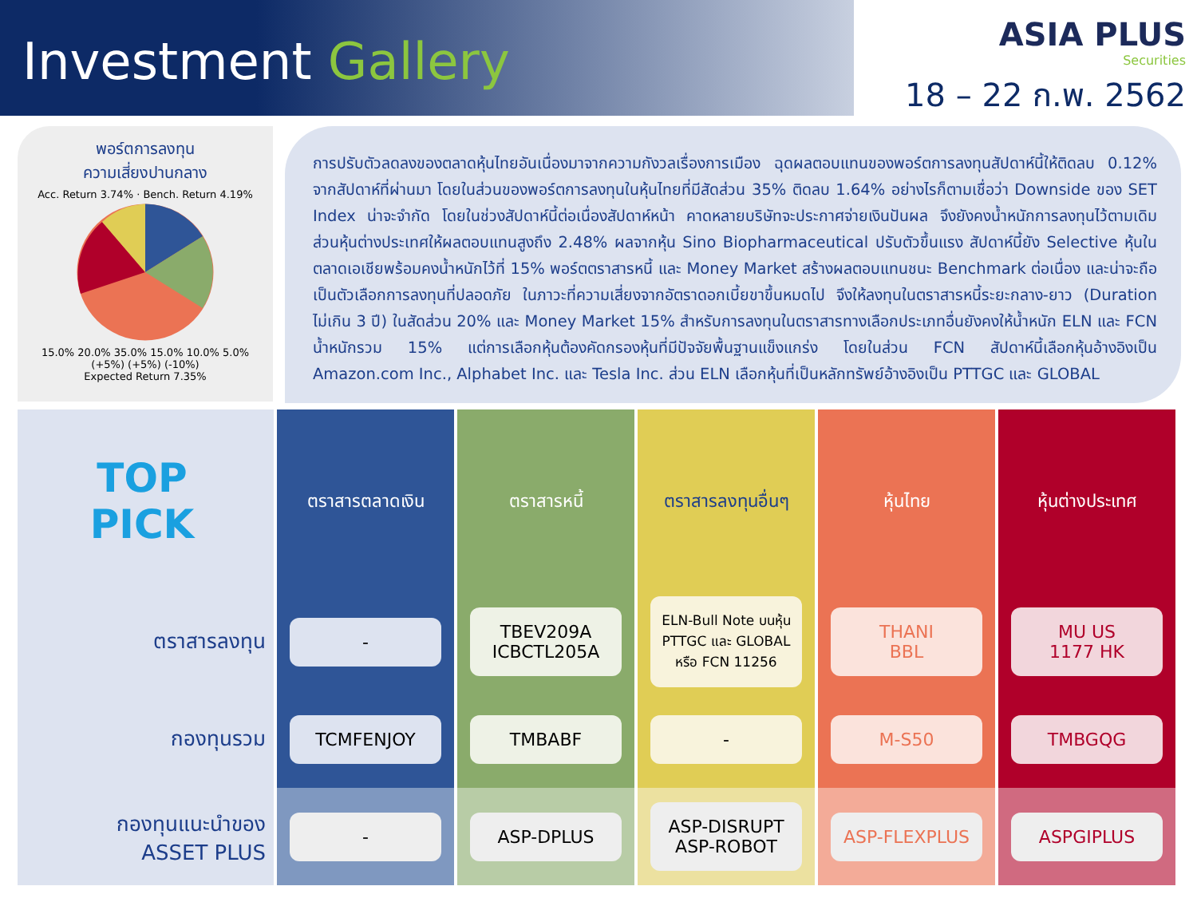Investment Gallery
ASIA PLUS
Securities
18 – 22 ก.พ. 2562
พอร์ตการลงทุน
ความเสี่ยงปานกลาง
Acc. Return 3.74% · Bench. Return 4.19%
15.0% 20.0% 35.0% 15.0% 10.0% 5.0% (+5%) (+5%) (-10%)
Expected Return 7.35%
การปรับตัวลดลงของตลาดหุ้นไทยอันเนื่องมาจากความกังวลเรื่องการเมือง ฉุดผลตอบแทนของพอร์ตการลงทุนสัปดาห์นี้ให้ติดลบ 0.12% จากสัปดาห์ที่ผ่านมา โดยในส่วนของพอร์ตการลงทุนในหุ้นไทยที่มีสัดส่วน 35% ติดลบ 1.64% อย่างไรก็ตามเชื่อว่า Downside ของ SET Index น่าจะจำกัด โดยในช่วงสัปดาห์นี้ต่อเนื่องสัปดาห์หน้า คาดหลายบริษัทจะประกาศจ่ายเงินปันผล จึงยังคงน้ำหนักการลงทุนไว้ตามเดิม ส่วนหุ้นต่างประเทศให้ผลตอบแทนสูงถึง 2.48% ผลจากหุ้น Sino Biopharmaceutical ปรับตัวขึ้นแรง สัปดาห์นี้ยัง Selective หุ้นในตลาดเอเชียพร้อมคงน้ำหนักไว้ที่ 15% พอร์ตตราสารหนี้ และ Money Market สร้างผลตอบแทนชนะ Benchmark ต่อเนื่อง และน่าจะถือเป็นตัวเลือกการลงทุนที่ปลอดภัย ในภาวะที่ความเสี่ยงจากอัตราดอกเบี้ยขาขึ้นหมดไป จึงให้ลงทุนในตราสารหนี้ระยะกลาง-ยาว (Duration ไม่เกิน 3 ปี) ในสัดส่วน 20% และ Money Market 15% สำหรับการลงทุนในตราสารทางเลือกประเภทอื่นยังคงให้น้ำหนัก ELN และ FCN น้ำหนักรวม 15% แต่การเลือกหุ้นต้องคัดกรองหุ้นที่มีปัจจัยพื้นฐานแข็งแกร่ง โดยในส่วน FCN สัปดาห์นี้เลือกหุ้นอ้างอิงเป็น Amazon.com Inc., Alphabet Inc. และ Tesla Inc. ส่วน ELN เลือกหุ้นที่เป็นหลักทรัพย์อ้างอิงเป็น PTTGC และ GLOBAL
| TOP PICK | ตราสารตลาดเงิน | ตราสารหนี้ | ตราสารลงทุนอื่นๆ | หุ้นไทย | หุ้นต่างประเทศ |
| --- | --- | --- | --- | --- | --- |
| ตราสารลงทุน | - | TBEV209A ICBCTL205A | ELN-Bull Note บนหุ้น PTTGC และ GLOBAL หรือ FCN 11256 | THANI BBL | MU US 1177 HK |
| กองทุนรวม | TCMFENJOY | TMBABF | - | M-S50 | TMBGQG |
| กองทุนแนะนำของ ASSET PLUS | - | ASP-DPLUS | ASP-DISRUPT ASP-ROBOT | ASP-FLEXPLUS | ASPGIPLUS |